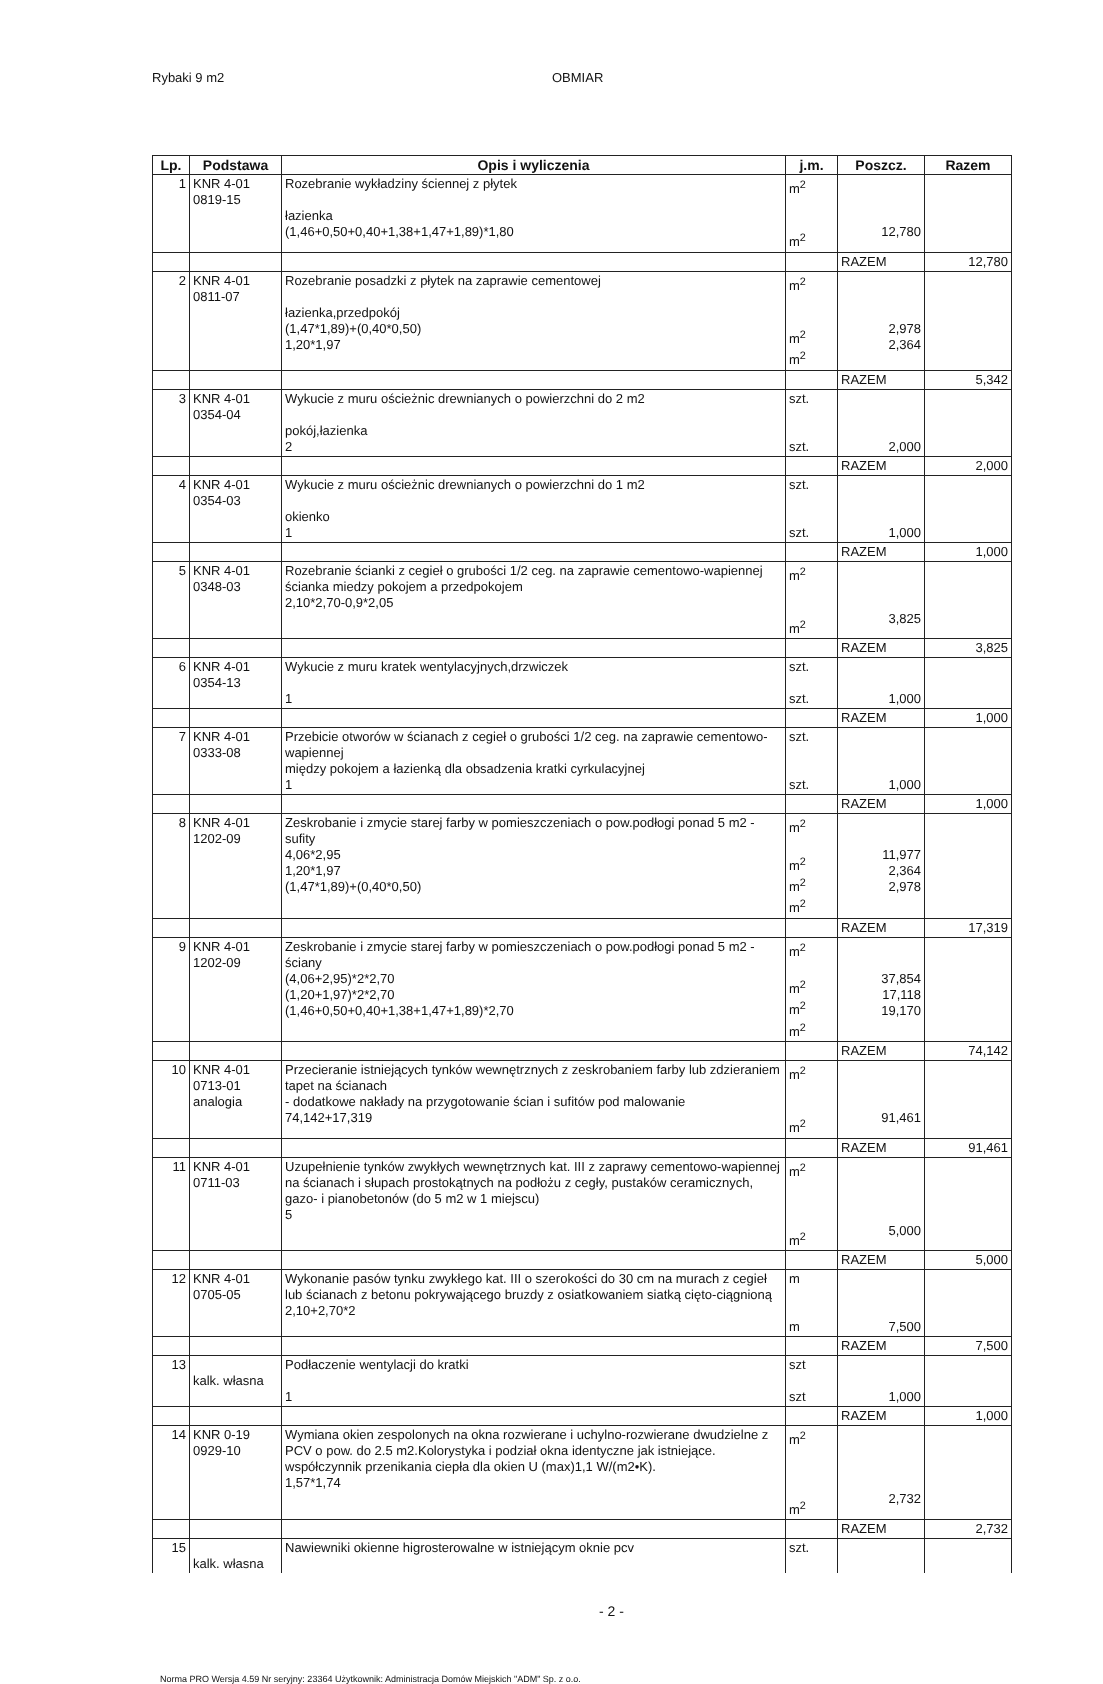Rybaki 9 m2 OBMIAR
| Lp. | Podstawa | Opis i wyliczenia | j.m. | Poszcz. | Razem |
| --- | --- | --- | --- | --- | --- |
| 1 | KNR 4-01 0819-15 | Rozebranie wykładziny ściennej z płytek łazienka (1,46+0,50+0,40+1,38+1,47+1,89)*1,80 | m<sup>2</sup> m<sup>2</sup> | 12,780 | |
| | | | | RAZEM | 12,780 |
| 2 | KNR 4-01 0811-07 | Rozebranie posadzki z płytek na zaprawie cementowej łazienka,przedpokój (1,47*1,89)+(0,40*0,50) 1,20*1,97 | m<sup>2</sup> m<sup>2</sup> m<sup>2</sup> | 2,978 2,364 | |
| | | | | RAZEM | 5,342 |
| 3 | KNR 4-01 0354-04 | Wykucie z muru ościeżnic drewnianych o powierzchni do 2 m2 pokój,łazienka 2 | szt. szt. | 2,000 | |
| | | | | RAZEM | 2,000 |
| 4 | KNR 4-01 0354-03 | Wykucie z muru ościeżnic drewnianych o powierzchni do 1 m2 okienko 1 | szt. szt. | 1,000 | |
| | | | | RAZEM | 1,000 |
| 5 | KNR 4-01 0348-03 | Rozebranie ścianki z cegieł o grubości 1/2 ceg. na zaprawie cementowo-wapiennej ścianka miedzy pokojem a przedpokojem 2,10*2,70-0,9*2,05 | m<sup>2</sup> m<sup>2</sup> | 3,825 | |
| | | | | RAZEM | 3,825 |
| 6 | KNR 4-01 0354-13 | Wykucie z muru kratek wentylacyjnych,drzwiczek 1 | szt. szt. | 1,000 | |
| | | | | RAZEM | 1,000 |
| 7 | KNR 4-01 0333-08 | Przebicie otworów w ścianach z cegieł o grubości 1/2 ceg. na zaprawie cementowo-wapiennej między pokojem a łazienką dla obsadzenia kratki cyrkulacyjnej 1 | szt. szt. | 1,000 | |
| | | | | RAZEM | 1,000 |
| 8 | KNR 4-01 1202-09 | Zeskrobanie i zmycie starej farby w pomieszczeniach o pow.podłogi ponad 5 m2 - sufity 4,06*2,95 1,20*1,97 (1,47*1,89)+(0,40*0,50) | m<sup>2</sup> m<sup>2</sup> m<sup>2</sup> m<sup>2</sup> | 11,977 2,364 2,978 | |
| | | | | RAZEM | 17,319 |
| 9 | KNR 4-01 1202-09 | Zeskrobanie i zmycie starej farby w pomieszczeniach o pow.podłogi ponad 5 m2 - ściany (4,06+2,95)*2*2,70 (1,20+1,97)*2*2,70 (1,46+0,50+0,40+1,38+1,47+1,89)*2,70 | m<sup>2</sup> m<sup>2</sup> m<sup>2</sup> m<sup>2</sup> | 37,854 17,118 19,170 | |
| | | | | RAZEM | 74,142 |
| 10 | KNR 4-01 0713-01 analogia | Przecieranie istniejących tynków wewnętrznych z zeskrobaniem farby lub zdzieraniem tapet na ścianach - dodatkowe nakłady na przygotowanie ścian i sufitów pod malowanie 74,142+17,319 | m<sup>2</sup> m<sup>2</sup> | 91,461 | |
| | | | | RAZEM | 91,461 |
| 11 | KNR 4-01 0711-03 | Uzupełnienie tynków zwykłych wewnętrznych kat. III z zaprawy cementowo-wapiennej na ścianach i słupach prostokątnych na podłożu z cegły, pustaków ceramicznych, gazo- i pianobetonów (do 5 m2 w 1 miejscu) 5 | m<sup>2</sup> m<sup>2</sup> | 5,000 | |
| | | | | RAZEM | 5,000 |
| 12 | KNR 4-01 0705-05 | Wykonanie pasów tynku zwykłego kat. III o szerokości do 30 cm na murach z cegieł lub ścianach z betonu pokrywającego bruzdy z osiatkowaniem siatką cięto-ciągnioną 2,10+2,70*2 | m m | 7,500 | |
| | | | | RAZEM | 7,500 |
| 13 | kalk. własna | Podłaczenie wentylacji do kratki 1 | szt szt | 1,000 | |
| | | | | RAZEM | 1,000 |
| 14 | KNR 0-19 0929-10 | Wymiana okien zespolonych na okna rozwierane i uchylno-rozwierane dwudzielne z PCV o pow. do 2.5 m2.Kolorystyka i podział okna identyczne jak istniejące. współczynnik przenikania ciepła dla okien U (max)1,1 W/(m2•K). 1,57*1,74 | m<sup>2</sup> m<sup>2</sup> | 2,732 | |
| | | | | RAZEM | 2,732 |
| 15 | kalk. własna | Nawiewniki okienne higrosterowalne w istniejącym oknie pcv | szt. | | |
- 2 -
Norma PRO Wersja 4.59 Nr seryjny: 23364 Użytkownik: Administracja Domów Miejskich "ADM" Sp. z o.o.